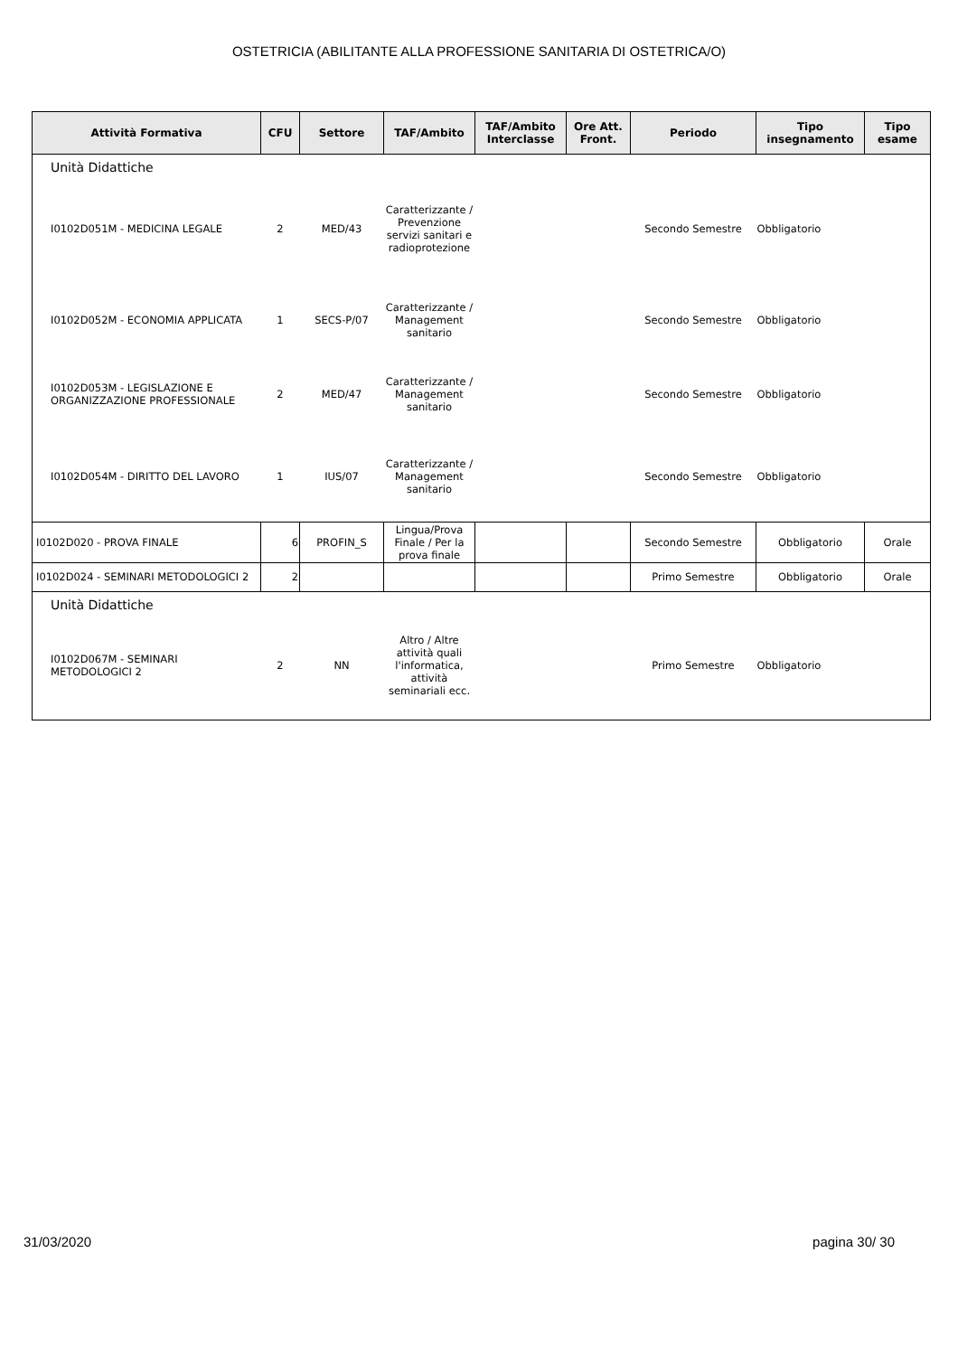OSTETRICIA (ABILITANTE ALLA PROFESSIONE SANITARIA DI OSTETRICA/O)
| Attività Formativa | CFU | Settore | TAF/Ambito | TAF/Ambito Interclasse | Ore Att. Front. | Periodo | Tipo insegnamento | Tipo esame |
| --- | --- | --- | --- | --- | --- | --- | --- | --- |
| Unità Didattiche | | | | | | | | |
| I0102D051M - MEDICINA LEGALE | 2 | MED/43 | Caratterizzante / Prevenzione servizi sanitari e radioprotezione | | | Secondo Semestre | Obbligatorio | |
| I0102D052M - ECONOMIA APPLICATA | 1 | SECS-P/07 | Caratterizzante / Management sanitario | | | Secondo Semestre | Obbligatorio | |
| I0102D053M - LEGISLAZIONE E ORGANIZZAZIONE PROFESSIONALE | 2 | MED/47 | Caratterizzante / Management sanitario | | | Secondo Semestre | Obbligatorio | |
| I0102D054M - DIRITTO DEL LAVORO | 1 | IUS/07 | Caratterizzante / Management sanitario | | | Secondo Semestre | Obbligatorio | |
| I0102D020 - PROVA FINALE | 6 | PROFIN_S | Lingua/Prova Finale / Per la prova finale | | | Secondo Semestre | Obbligatorio | Orale |
| I0102D024 - SEMINARI METODOLOGICI 2 | 2 | | | | | Primo Semestre | Obbligatorio | Orale |
| Unità Didattiche | | | | | | | | |
| I0102D067M - SEMINARI METODOLOGICI 2 | 2 | NN | Altro / Altre attività quali l'informatica, attività seminariali ecc. | | | Primo Semestre | Obbligatorio | |
31/03/2020 pagina 30/ 30